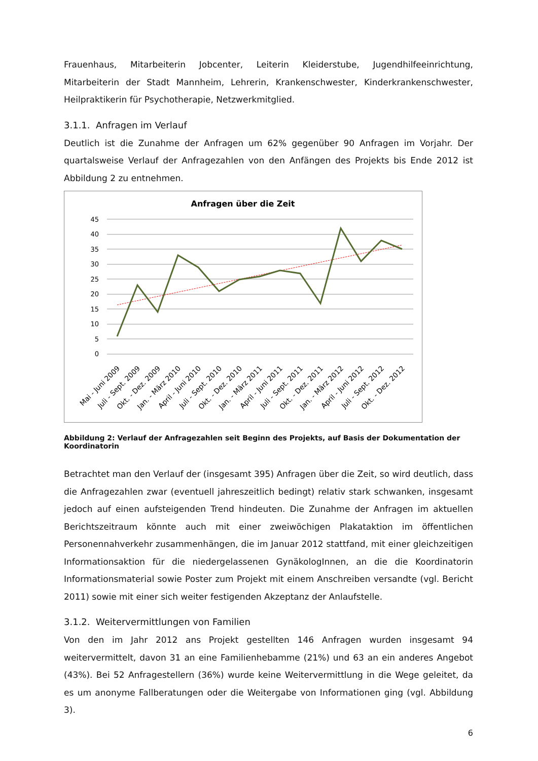Frauenhaus, Mitarbeiterin Jobcenter, Leiterin Kleiderstube, Jugendhilfeeinrichtung, Mitarbeiterin der Stadt Mannheim, Lehrerin, Krankenschwester, Kinderkrankenschwester, Heilpraktikerin für Psychotherapie, Netzwerkmitglied.
3.1.1. Anfragen im Verlauf
Deutlich ist die Zunahme der Anfragen um 62% gegenüber 90 Anfragen im Vorjahr. Der quartalsweise Verlauf der Anfragezahlen von den Anfängen des Projekts bis Ende 2012 ist Abbildung 2 zu entnehmen.
Anfragen über die Zeit
45
40
35
30
25
20
15
10
5
0
Mai - Juni 2009
Juli - Sept. 2009
Okt. - Dez. 2009
Jan. - März 2010
April - Juni 2010
Juli - Sept. 2010
Okt. - Dez. 2010
Jan. - März 2011
April - Juni 2011
Juli - Sept. 2011
Okt. - Dez. 2011
Jan. - März 2012
April - Juni 2012
Juli - Sept. 2012
Okt. - Dez. 2012
Abbildung 2: Verlauf der Anfragezahlen seit Beginn des Projekts, auf Basis der Dokumentation der Koordinatorin
Betrachtet man den Verlauf der (insgesamt 395) Anfragen über die Zeit, so wird deutlich, dass die Anfragezahlen zwar (eventuell jahreszeitlich bedingt) relativ stark schwanken, insgesamt jedoch auf einen aufsteigenden Trend hindeuten. Die Zunahme der Anfragen im aktuellen Berichtszeitraum könnte auch mit einer zweiwöchigen Plakataktion im öffentlichen Personennahverkehr zusammenhängen, die im Januar 2012 stattfand, mit einer gleichzeitigen Informationsaktion für die niedergelassenen GynäkologInnen, an die die Koordinatorin Informationsmaterial sowie Poster zum Projekt mit einem Anschreiben versandte (vgl. Bericht 2011) sowie mit einer sich weiter festigenden Akzeptanz der Anlaufstelle.
3.1.2. Weitervermittlungen von Familien
Von den im Jahr 2012 ans Projekt gestellten 146 Anfragen wurden insgesamt 94 weitervermittelt, davon 31 an eine Familienhebamme (21%) und 63 an ein anderes Angebot (43%). Bei 52 Anfragestellern (36%) wurde keine Weitervermittlung in die Wege geleitet, da es um anonyme Fallberatungen oder die Weitergabe von Informationen ging (vgl. Abbildung 3).
6